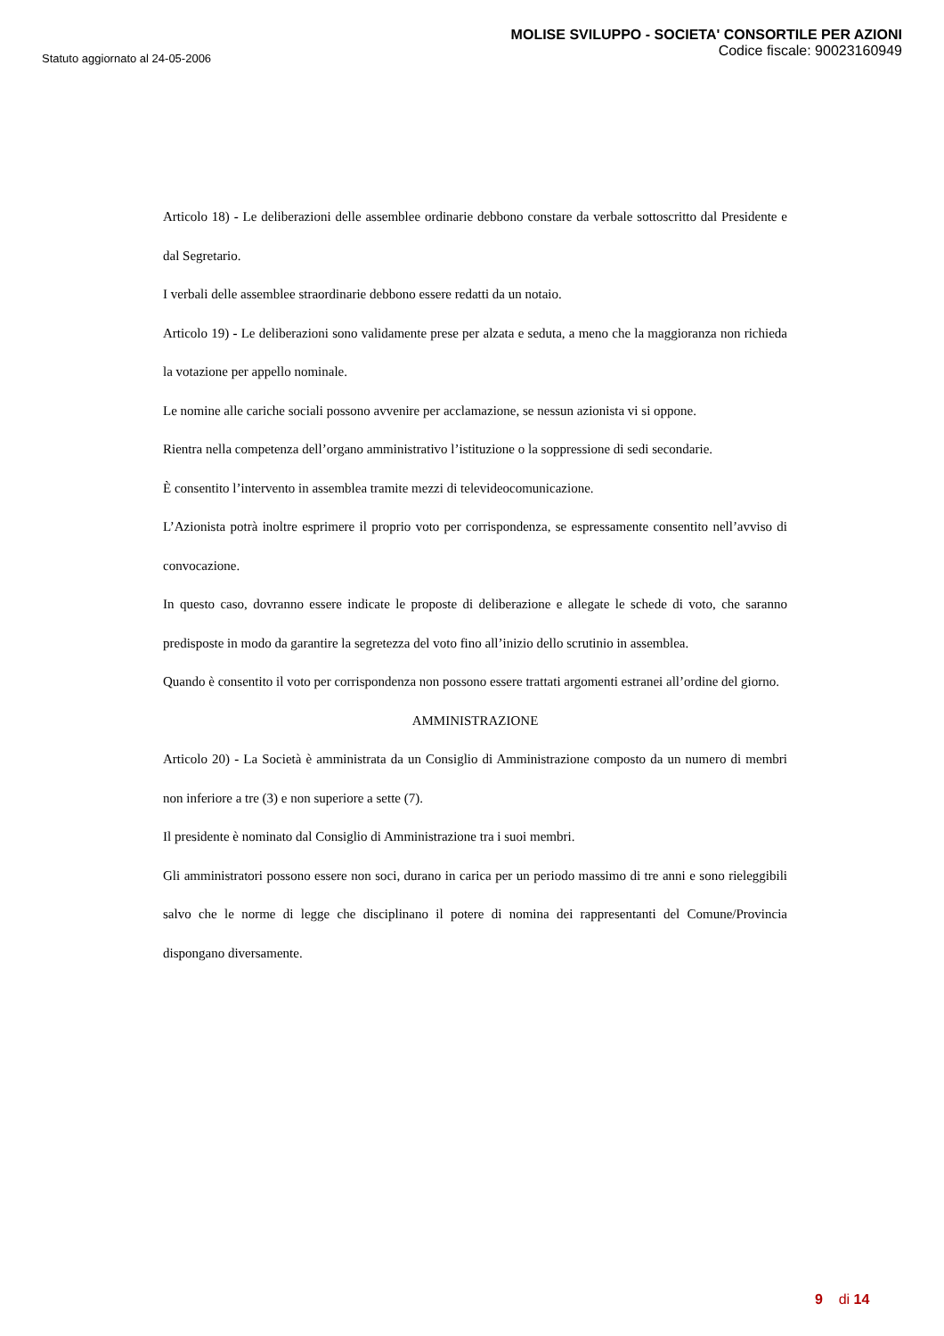Statuto aggiornato al 24-05-2006
MOLISE SVILUPPO - SOCIETA' CONSORTILE PER AZIONI
Codice fiscale: 90023160949
Articolo 18) - Le deliberazioni delle assemblee ordinarie debbono constare da verbale sottoscritto dal Presidente e dal Segretario.
I verbali delle assemblee straordinarie debbono essere redatti da un notaio.
Articolo 19) - Le deliberazioni sono validamente prese per alzata e seduta, a meno che la maggioranza non richieda la votazione per appello nominale.
Le nomine alle cariche sociali possono avvenire per acclamazione, se nessun azionista vi si oppone.
Rientra nella competenza dell’organo amministrativo l’istituzione o la soppressione di sedi secondarie.
È consentito l’intervento in assemblea tramite mezzi di televideocomunicazione.
L’Azionista potrà inoltre esprimere il proprio voto per corrispondenza, se espressamente consentito nell’avviso di convocazione.
In questo caso, dovranno essere indicate le proposte di deliberazione e allegate le schede di voto, che saranno predisposte in modo da garantire la segretezza del voto fino all’inizio dello scrutinio in assemblea.
Quando è consentito il voto per corrispondenza non possono essere trattati argomenti estranei all’ordine del giorno.
AMMINISTRAZIONE
Articolo 20) - La Società è amministrata da un Consiglio di Amministrazione composto da un numero di membri non inferiore a tre (3) e non superiore a sette (7).
Il presidente è nominato dal Consiglio di Amministrazione tra i suoi membri.
Gli amministratori possono essere non soci, durano in carica per un periodo massimo di tre anni e sono rieleggibili salvo che le norme di legge che disciplinano il potere di nomina dei rappresentanti del Comune/Provincia dispongano diversamente.
9 di 14